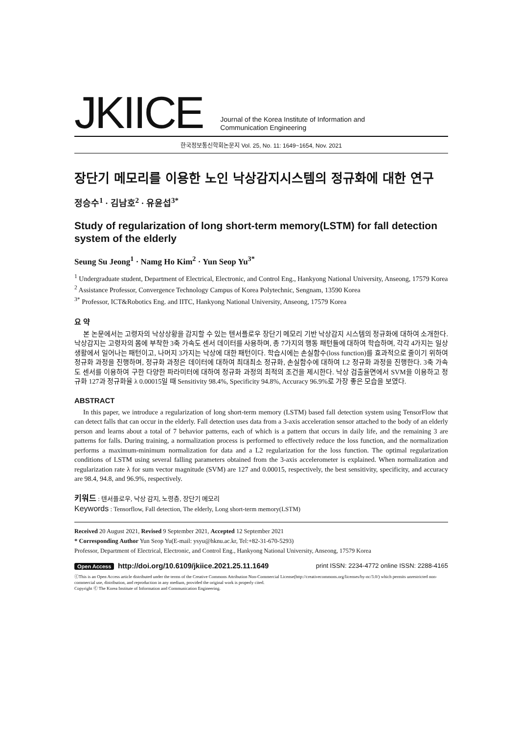JKIICE
Journal of the Korea Institute of Information and
Communication Engineering
한국정보통신학회논문지 Vol. 25, No. 11: 1649~1654, Nov. 2021
장단기 메모리를 이용한 노인 낙상감지시스템의 정규화에 대한 연구
정승수<sup>1</sup> · 김남호<sup>2</sup> · 유윤섭<sup>3*</sup>
Study of regularization of long short-term memory(LSTM) for fall detection system of the elderly
Seung Su Jeong<sup>1</sup> · Namg Ho Kim<sup>2</sup> · Yun Seop Yu<sup>3*</sup>
<sup>1</sup> Undergraduate student, Department of Electrical, Electronic, and Control Eng., Hankyong National University, Anseong, 17579 Korea
<sup>2</sup> Assistance Professor, Convergence Technology Campus of Korea Polytechnic, Sengnam, 13590 Korea
<sup>3*</sup> Professor, ICT&Robotics Eng. and IITC, Hankyong National University, Anseong, 17579 Korea
요 약
본 논문에서는 고령자의 낙상상황을 감지할 수 있는 텐서플로우 장단기 메모리 기반 낙상감지 시스템의 정규화에 대하여 소개한다. 낙상감지는 고령자의 몸에 부착한 3축 가속도 센서 데이터를 사용하며, 총 7가지의 행동 패턴들에 대하여 학습하며, 각각 4가지는 일상생활에서 일어나는 패턴이고, 나머지 3가지는 낙상에 대한 패턴이다. 학습시에는 손실함수(loss function)를 효과적으로 줄이기 위하여 정규화 과정을 진행하며, 정규화 과정은 데이터에 대하여 최대최소 정규화, 손실함수에 대하여 L2 정규화 과정을 진행한다. 3축 가속도 센서를 이용하여 구한 다양한 파라미터에 대하여 정규화 과정의 최적의 조건을 제시한다. 낙상 검출율면에서 SVM을 이용하고 정규화 127과 정규화율 λ 0.00015일 때 Sensitivity 98.4%, Specificity 94.8%, Accuracy 96.9%로 가장 좋은 모습을 보였다.
ABSTRACT
In this paper, we introduce a regularization of long short-term memory (LSTM) based fall detection system using TensorFlow that can detect falls that can occur in the elderly. Fall detection uses data from a 3-axis acceleration sensor attached to the body of an elderly person and learns about a total of 7 behavior patterns, each of which is a pattern that occurs in daily life, and the remaining 3 are patterns for falls. During training, a normalization process is performed to effectively reduce the loss function, and the normalization performs a maximum-minimum normalization for data and a L2 regularization for the loss function. The optimal regularization conditions of LSTM using several falling parameters obtained from the 3-axis accelerometer is explained. When normalization and regularization rate λ for sum vector magnitude (SVM) are 127 and 0.00015, respectively, the best sensitivity, specificity, and accuracy are 98.4, 94.8, and 96.9%, respectively.
키워드 : 텐서플로우, 낙상 감지, 노령층, 장단기 메모리
Keywords : Tensorflow, Fall detection, The elderly, Long short-term memory(LSTM)
Received 20 August 2021, Revised 9 September 2021, Accepted 12 September 2021
* Corresponding Author Yun Seop Yu(E-mail: ysyu@hknu.ac.kr, Tel:+82-31-670-5293)
Professor, Department of Electrical, Electronic, and Control Eng., Hankyong National University, Anseong, 17579 Korea
Open Access http://doi.org/10.6109/jkiice.2021.25.11.1649
print ISSN: 2234-4772 online ISSN: 2288-4165
ⓒThis is an Open Access article distributed under the terms of the Creative Commons Attribution Non-Commercial License(http://creativecommons.org/licenses/by-nc/3.0/) which permits unrestricted non-commercial use, distribution, and reproduction in any medium, provided the original work is properly cited.
Copyright Ⓒ The Korea Institute of Information and Communication Engineering.